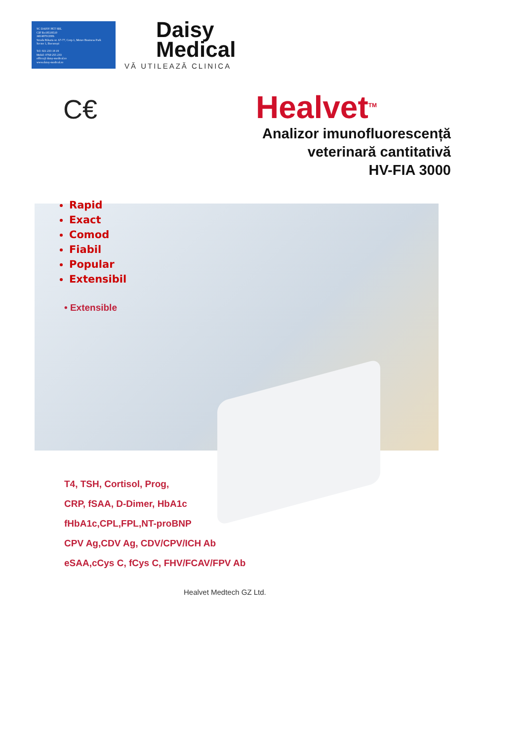SC DAISY PET SRL
CIF Ro18518510
J40/4970/2006
Strada Biharia nr. 67-77, Corp 1, Metav Business Park
Sector 1, București
Tel: 021 233 18 19
Mobil: 0769 255 233
office@ daisy-medical.ro
www.daisy-medical.ro
Daisy
Medical
VĂ UTILEAZĂ CLINICA
C€ Healvet<sup>TM</sup>
Analizor imunofluorescență
veterinară cantitativă
HV-FIA 3000
Rapid
Exact
Comod
Fiabil
Popular
Extensibil
• Extensible
T4, TSH, Cortisol, Prog,
CRP, fSAA, D-Dimer, HbA1c
fHbA1c,CPL,FPL,NT-proBNP
CPV Ag,CDV Ag, CDV/CPV/ICH Ab
eSAA,cCys C, fCys C, FHV/FCAV/FPV Ab
Healvet Medtech GZ Ltd.